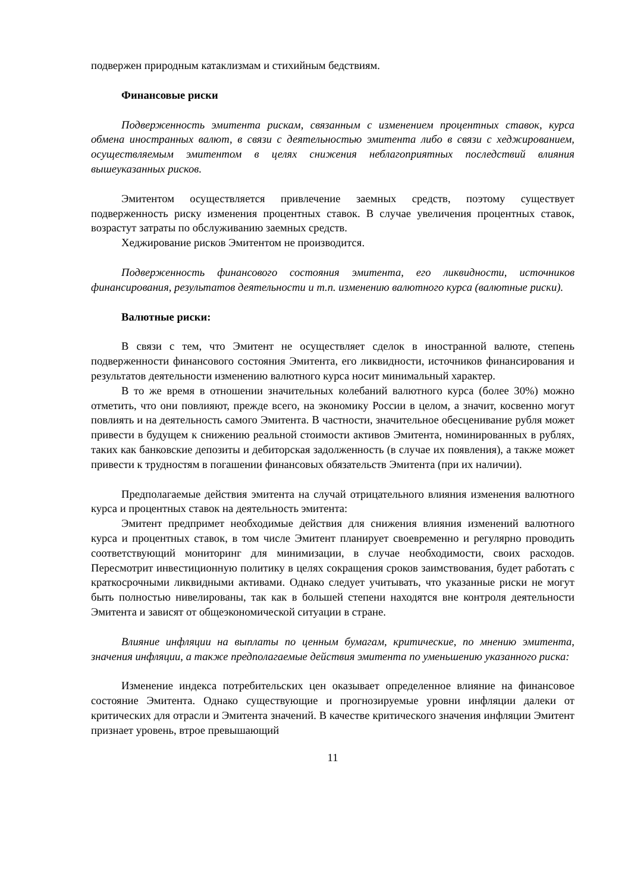подвержен природным катаклизмам и стихийным бедствиям.
Финансовые риски
Подверженность эмитента рискам, связанным с изменением процентных ставок, курса обмена иностранных валют, в связи с деятельностью эмитента либо в связи с хеджированием, осуществляемым эмитентом в целях снижения неблагоприятных последствий влияния вышеуказанных рисков.
Эмитентом осуществляется привлечение заемных средств, поэтому существует подверженность риску изменения процентных ставок. В случае увеличения процентных ставок, возрастут затраты по обслуживанию заемных средств.
Хеджирование рисков Эмитентом не производится.
Подверженность финансового состояния эмитента, его ликвидности, источников финансирования, результатов деятельности и т.п. изменению валютного курса (валютные риски).
Валютные риски:
В связи с тем, что Эмитент не осуществляет сделок в иностранной валюте, степень подверженности финансового состояния Эмитента, его ликвидности, источников финансирования и результатов деятельности изменению валютного курса носит минимальный характер.
В то же время в отношении значительных колебаний валютного курса (более 30%) можно отметить, что они повлияют, прежде всего, на экономику России в целом, а значит, косвенно могут повлиять и на деятельность самого Эмитента. В частности, значительное обесценивание рубля может привести в будущем к снижению реальной стоимости активов Эмитента, номинированных в рублях, таких как банковские депозиты и дебиторская задолженность (в случае их появления), а также может привести к трудностям в погашении финансовых обязательств Эмитента (при их наличии).
Предполагаемые действия эмитента на случай отрицательного влияния изменения валютного курса и процентных ставок на деятельность эмитента:
Эмитент предпримет необходимые действия для снижения влияния изменений валютного курса и процентных ставок, в том числе Эмитент планирует своевременно и регулярно проводить соответствующий мониторинг для минимизации, в случае необходимости, своих расходов. Пересмотрит инвестиционную политику в целях сокращения сроков заимствования, будет работать с краткосрочными ликвидными активами. Однако следует учитывать, что указанные риски не могут быть полностью нивелированы, так как в большей степени находятся вне контроля деятельности Эмитента и зависят от общеэкономической ситуации в стране.
Влияние инфляции на выплаты по ценным бумагам, критические, по мнению эмитента, значения инфляции, а также предполагаемые действия эмитента по уменьшению указанного риска:
Изменение индекса потребительских цен оказывает определенное влияние на финансовое состояние Эмитента. Однако существующие и прогнозируемые уровни инфляции далеки от критических для отрасли и Эмитента значений. В качестве критического значения инфляции Эмитент признает уровень, втрое превышающий
11